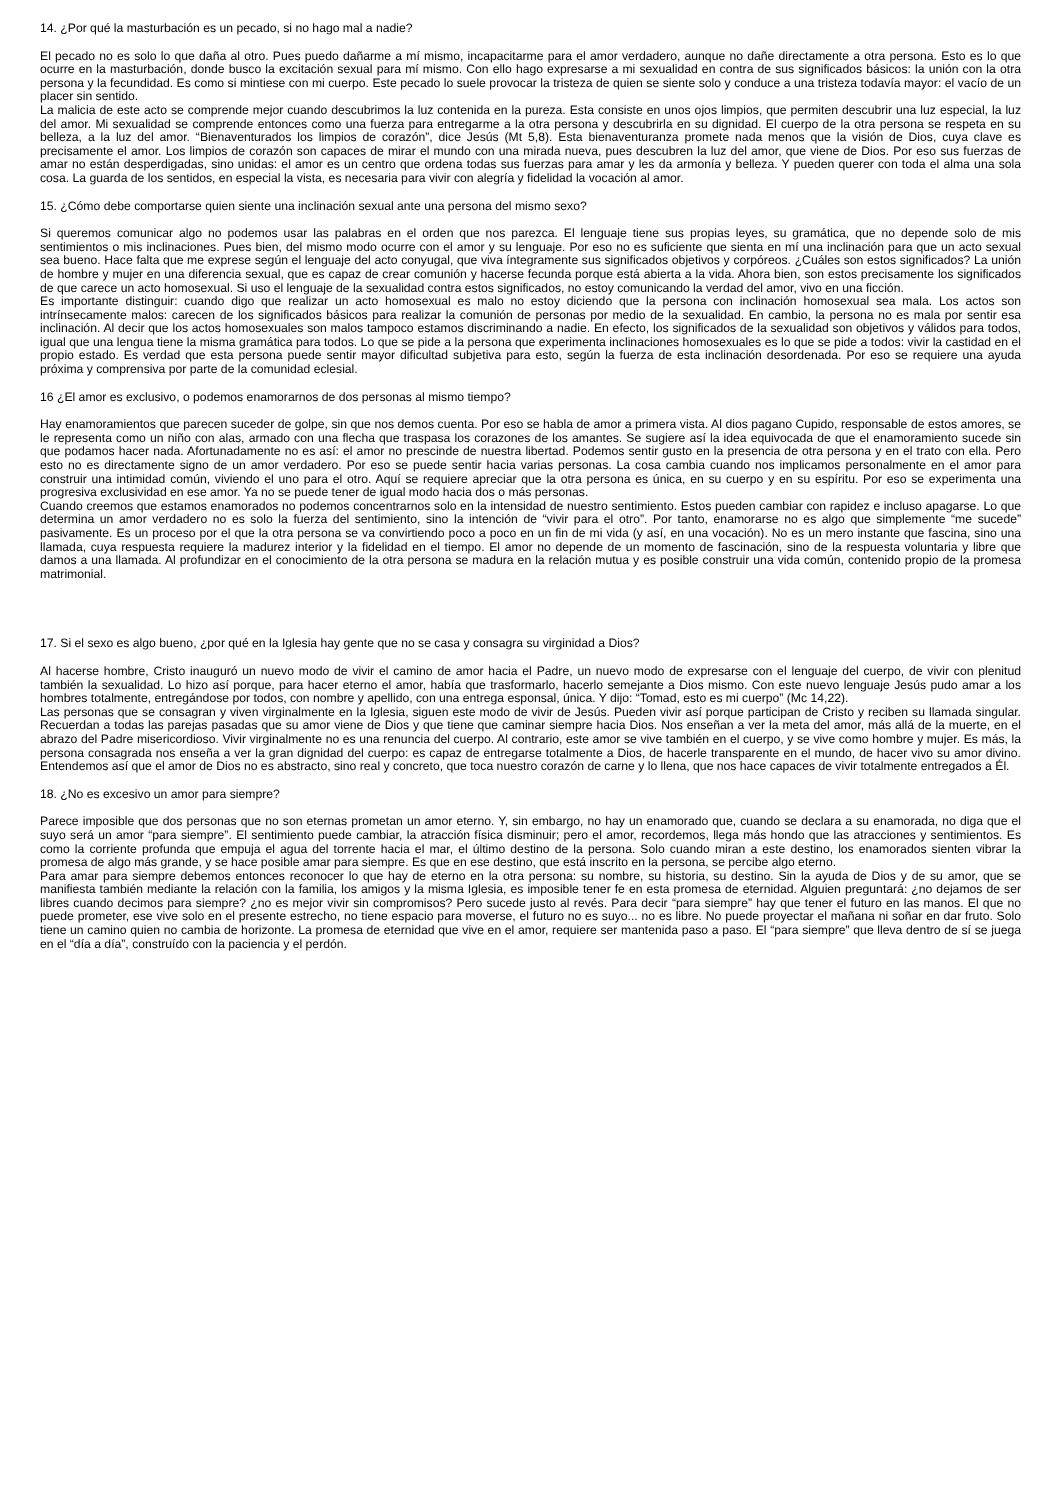14. ¿Por qué la masturbación es un pecado, si no hago mal a nadie?
El pecado no es solo lo que daña al otro. Pues puedo dañarme a mí mismo, incapacitarme para el amor verdadero, aunque no dañe directamente a otra persona. Esto es lo que ocurre en la masturbación, donde busco la excitación sexual para mí mismo. Con ello hago expresarse a mi sexualidad en contra de sus significados básicos: la unión con la otra persona y la fecundidad. Es como si mintiese con mi cuerpo. Este pecado lo suele provocar la tristeza de quien se siente solo y conduce a una tristeza todavía mayor: el vacío de un placer sin sentido.
La malicia de este acto se comprende mejor cuando descubrimos la luz contenida en la pureza. Esta consiste en unos ojos limpios, que permiten descubrir una luz especial, la luz del amor. Mi sexualidad se comprende entonces como una fuerza para entregarme a la otra persona y descubrirla en su dignidad. El cuerpo de la otra persona se respeta en su belleza, a la luz del amor. “Bienaventurados los limpios de corazón”, dice Jesús (Mt 5,8). Esta bienaventuranza promete nada menos que la visión de Dios, cuya clave es precisamente el amor. Los limpios de corazón son capaces de mirar el mundo con una mirada nueva, pues descubren la luz del amor, que viene de Dios. Por eso sus fuerzas de amar no están desperdigadas, sino unidas: el amor es un centro que ordena todas sus fuerzas para amar y les da armonía y belleza. Y pueden querer con toda el alma una sola cosa. La guarda de los sentidos, en especial la vista, es necesaria para vivir con alegría y fidelidad la vocación al amor.
15. ¿Cómo debe comportarse quien siente una inclinación sexual ante una persona del mismo sexo?
Si queremos comunicar algo no podemos usar las palabras en el orden que nos parezca. El lenguaje tiene sus propias leyes, su gramática, que no depende solo de mis sentimientos o mis inclinaciones. Pues bien, del mismo modo ocurre con el amor y su lenguaje. Por eso no es suficiente que sienta en mí una inclinación para que un acto sexual sea bueno. Hace falta que me exprese según el lenguaje del acto conyugal, que viva íntegramente sus significados objetivos y corpóreos. ¿Cuáles son estos significados? La unión de hombre y mujer en una diferencia sexual, que es capaz de crear comunión y hacerse fecunda porque está abierta a la vida. Ahora bien, son estos precisamente los significados de que carece un acto homosexual. Si uso el lenguaje de la sexualidad contra estos significados, no estoy comunicando la verdad del amor, vivo en una ficción.
Es importante distinguir: cuando digo que realizar un acto homosexual es malo no estoy diciendo que la persona con inclinación homosexual sea mala. Los actos son intrínsecamente malos: carecen de los significados básicos para realizar la comunión de personas por medio de la sexualidad. En cambio, la persona no es mala por sentir esa inclinación. Al decir que los actos homosexuales son malos tampoco estamos discriminando a nadie. En efecto, los significados de la sexualidad son objetivos y válidos para todos, igual que una lengua tiene la misma gramática para todos. Lo que se pide a la persona que experimenta inclinaciones homosexuales es lo que se pide a todos: vivir la castidad en el propio estado. Es verdad que esta persona puede sentir mayor dificultad subjetiva para esto, según la fuerza de esta inclinación desordenada. Por eso se requiere una ayuda próxima y comprensiva por parte de la comunidad eclesial.
16 ¿El amor es exclusivo, o podemos enamorarnos de dos personas al mismo tiempo?
Hay enamoramientos que parecen suceder de golpe, sin que nos demos cuenta. Por eso se habla de amor a primera vista. Al dios pagano Cupido, responsable de estos amores, se le representa como un niño con alas, armado con una flecha que traspasa los corazones de los amantes. Se sugiere así la idea equivocada de que el enamoramiento sucede sin que podamos hacer nada. Afortunadamente no es así: el amor no prescinde de nuestra libertad. Podemos sentir gusto en la presencia de otra persona y en el trato con ella. Pero esto no es directamente signo de un amor verdadero. Por eso se puede sentir hacia varias personas. La cosa cambia cuando nos implicamos personalmente en el amor para construir una intimidad común, viviendo el uno para el otro. Aquí se requiere apreciar que la otra persona es única, en su cuerpo y en su espíritu. Por eso se experimenta una progresiva exclusividad en ese amor. Ya no se puede tener de igual modo hacia dos o más personas.
Cuando creemos que estamos enamorados no podemos concentrarnos solo en la intensidad de nuestro sentimiento. Estos pueden cambiar con rapidez e incluso apagarse. Lo que determina un amor verdadero no es solo la fuerza del sentimiento, sino la intención de “vivir para el otro”. Por tanto, enamorarse no es algo que simplemente “me sucede” pasivamente. Es un proceso por el que la otra persona se va convirtiendo poco a poco en un fin de mi vida (y así, en una vocación). No es un mero instante que fascina, sino una llamada, cuya respuesta requiere la madurez interior y la fidelidad en el tiempo. El amor no depende de un momento de fascinación, sino de la respuesta voluntaria y libre que damos a una llamada. Al profundizar en el conocimiento de la otra persona se madura en la relación mutua y es posible construir una vida común, contenido propio de la promesa matrimonial.
17. Si el sexo es algo bueno, ¿por qué en la Iglesia hay gente que no se casa y consagra su virginidad a Dios?
Al hacerse hombre, Cristo inauguró un nuevo modo de vivir el camino de amor hacia el Padre, un nuevo modo de expresarse con el lenguaje del cuerpo, de vivir con plenitud también la sexualidad. Lo hizo así porque, para hacer eterno el amor, había que trasformarlo, hacerlo semejante a Dios mismo. Con este nuevo lenguaje Jesús pudo amar a los hombres totalmente, entregándose por todos, con nombre y apellido, con una entrega esponsal, única. Y dijo: “Tomad, esto es mi cuerpo” (Mc 14,22).
Las personas que se consagran y viven virginalmente en la Iglesia, siguen este modo de vivir de Jesús. Pueden vivir así porque participan de Cristo y reciben su llamada singular. Recuerdan a todas las parejas pasadas que su amor viene de Dios y que tiene que caminar siempre hacia Dios. Nos enseñan a ver la meta del amor, más allá de la muerte, en el abrazo del Padre misericordioso. Vivir virginalmente no es una renuncia del cuerpo. Al contrario, este amor se vive también en el cuerpo, y se vive como hombre y mujer. Es más, la persona consagrada nos enseña a ver la gran dignidad del cuerpo: es capaz de entregarse totalmente a Dios, de hacerle transparente en el mundo, de hacer vivo su amor divino. Entendemos así que el amor de Dios no es abstracto, sino real y concreto, que toca nuestro corazón de carne y lo llena, que nos hace capaces de vivir totalmente entregados a Él.
18. ¿No es excesivo un amor para siempre?
Parece imposible que dos personas que no son eternas prometan un amor eterno. Y, sin embargo, no hay un enamorado que, cuando se declara a su enamorada, no diga que el suyo será un amor “para siempre”. El sentimiento puede cambiar, la atracción física disminuir; pero el amor, recordemos, llega más hondo que las atracciones y sentimientos. Es como la corriente profunda que empuja el agua del torrente hacia el mar, el último destino de la persona. Solo cuando miran a este destino, los enamorados sienten vibrar la promesa de algo más grande, y se hace posible amar para siempre. Es que en ese destino, que está inscrito en la persona, se percibe algo eterno.
Para amar para siempre debemos entonces reconocer lo que hay de eterno en la otra persona: su nombre, su historia, su destino. Sin la ayuda de Dios y de su amor, que se manifiesta también mediante la relación con la familia, los amigos y la misma Iglesia, es imposible tener fe en esta promesa de eternidad. Alguien preguntará: ¿no dejamos de ser libres cuando decimos para siempre? ¿no es mejor vivir sin compromisos? Pero sucede justo al revés. Para decir “para siempre” hay que tener el futuro en las manos. El que no puede prometer, ese vive solo en el presente estrecho, no tiene espacio para moverse, el futuro no es suyo... no es libre. No puede proyectar el mañana ni soñar en dar fruto. Solo tiene un camino quien no cambia de horizonte. La promesa de eternidad que vive en el amor, requiere ser mantenida paso a paso. El “para siempre” que lleva dentro de sí se juega en el “día a día”, construído con la paciencia y el perdón.